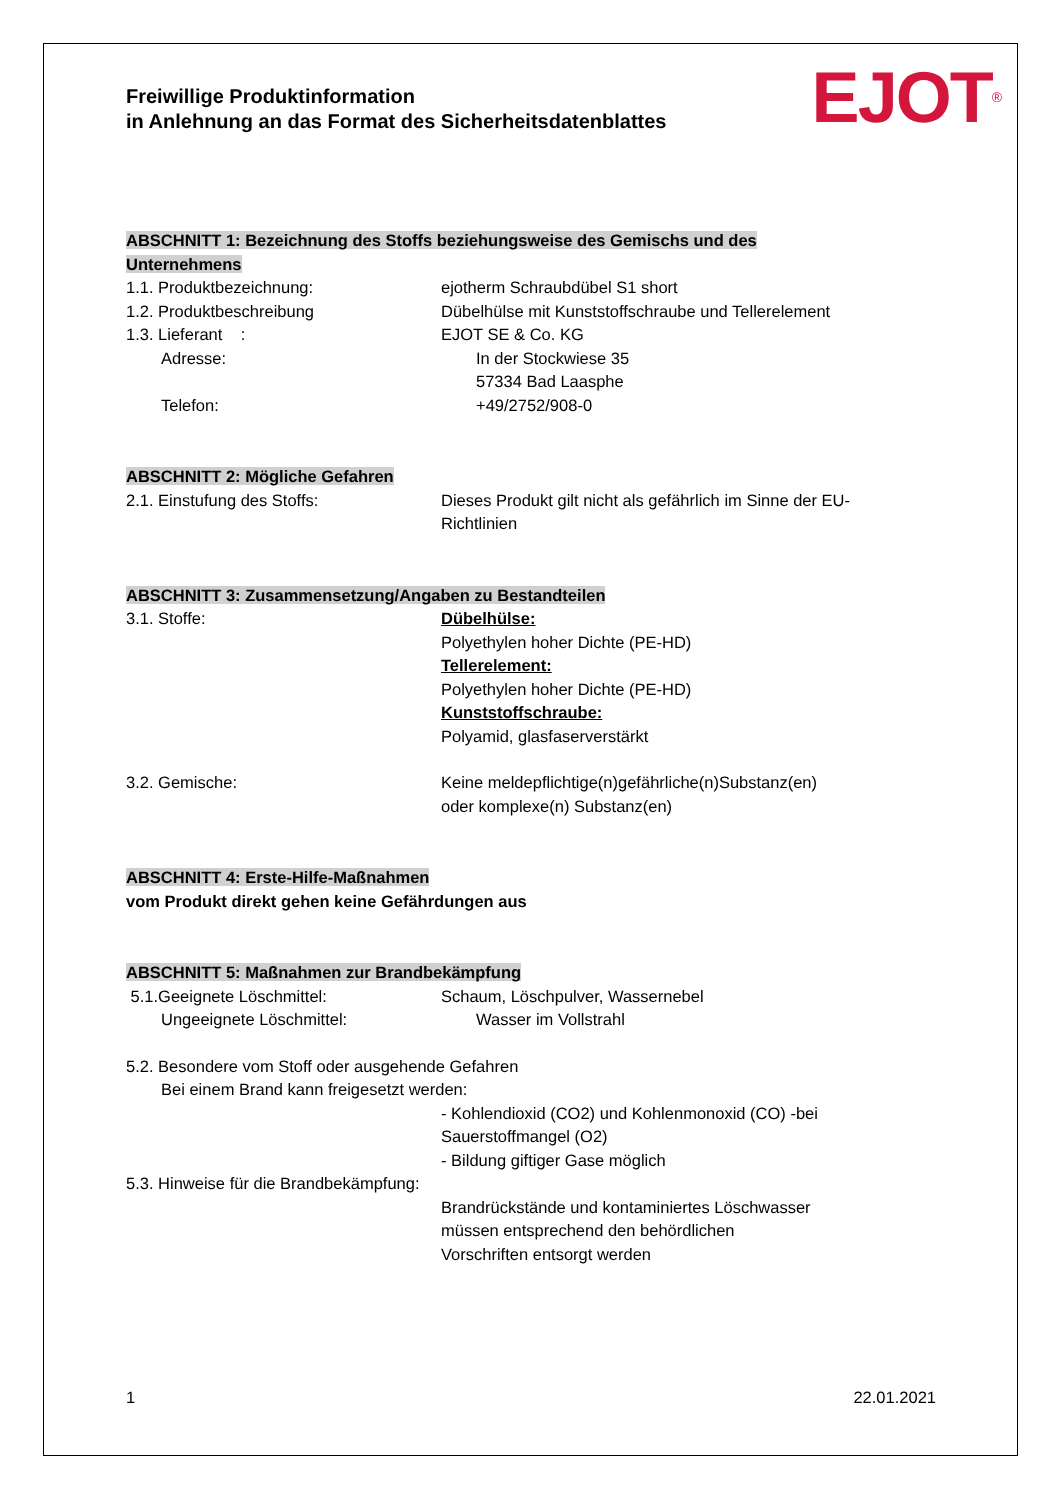Freiwillige Produktinformation
in Anlehnung an das Format des Sicherheitsdatenblattes
EJOT<sup>®</sup>
ABSCHNITT 1: Bezeichnung des Stoffs beziehungsweise des Gemischs und des
Unternehmens
1.1. Produktbezeichnung: ejotherm Schraubdübel S1 short
1.2. Produktbeschreibung Dübelhülse mit Kunststoffschraube und Tellerelement
1.3. Lieferant : EJOT SE & Co. KG
Adresse: In der Stockwiese 35
57334 Bad Laasphe
Telefon: +49/2752/908-0
ABSCHNITT 2: Mögliche Gefahren
2.1. Einstufung des Stoffs: Dieses Produkt gilt nicht als gefährlich im Sinne der EU-
Richtlinien
ABSCHNITT 3: Zusammensetzung/Angaben zu Bestandteilen
3.1. Stoffe: Dübelhülse:
Polyethylen hoher Dichte (PE-HD)
Tellerelement:
Polyethylen hoher Dichte (PE-HD)
Kunststoffschraube:
Polyamid, glasfaserverstärkt
3.2. Gemische: Keine meldepflichtige(n)gefährliche(n)Substanz(en)
oder komplexe(n) Substanz(en)
ABSCHNITT 4: Erste-Hilfe-Maßnahmen
vom Produkt direkt gehen keine Gefährdungen aus
ABSCHNITT 5: Maßnahmen zur Brandbekämpfung
5.1.Geeignete Löschmittel: Schaum, Löschpulver, Wassernebel
Ungeeignete Löschmittel: Wasser im Vollstrahl
5.2. Besondere vom Stoff oder ausgehende Gefahren
Bei einem Brand kann freigesetzt werden:
- Kohlendioxid (CO2) und Kohlenmonoxid (CO) -bei
Sauerstoffmangel (O2)
- Bildung giftiger Gase möglich
5.3. Hinweise für die Brandbekämpfung:
Brandrückstände und kontaminiertes Löschwasser
müssen entsprechend den behördlichen
Vorschriften entsorgt werden
1 22.01.2021